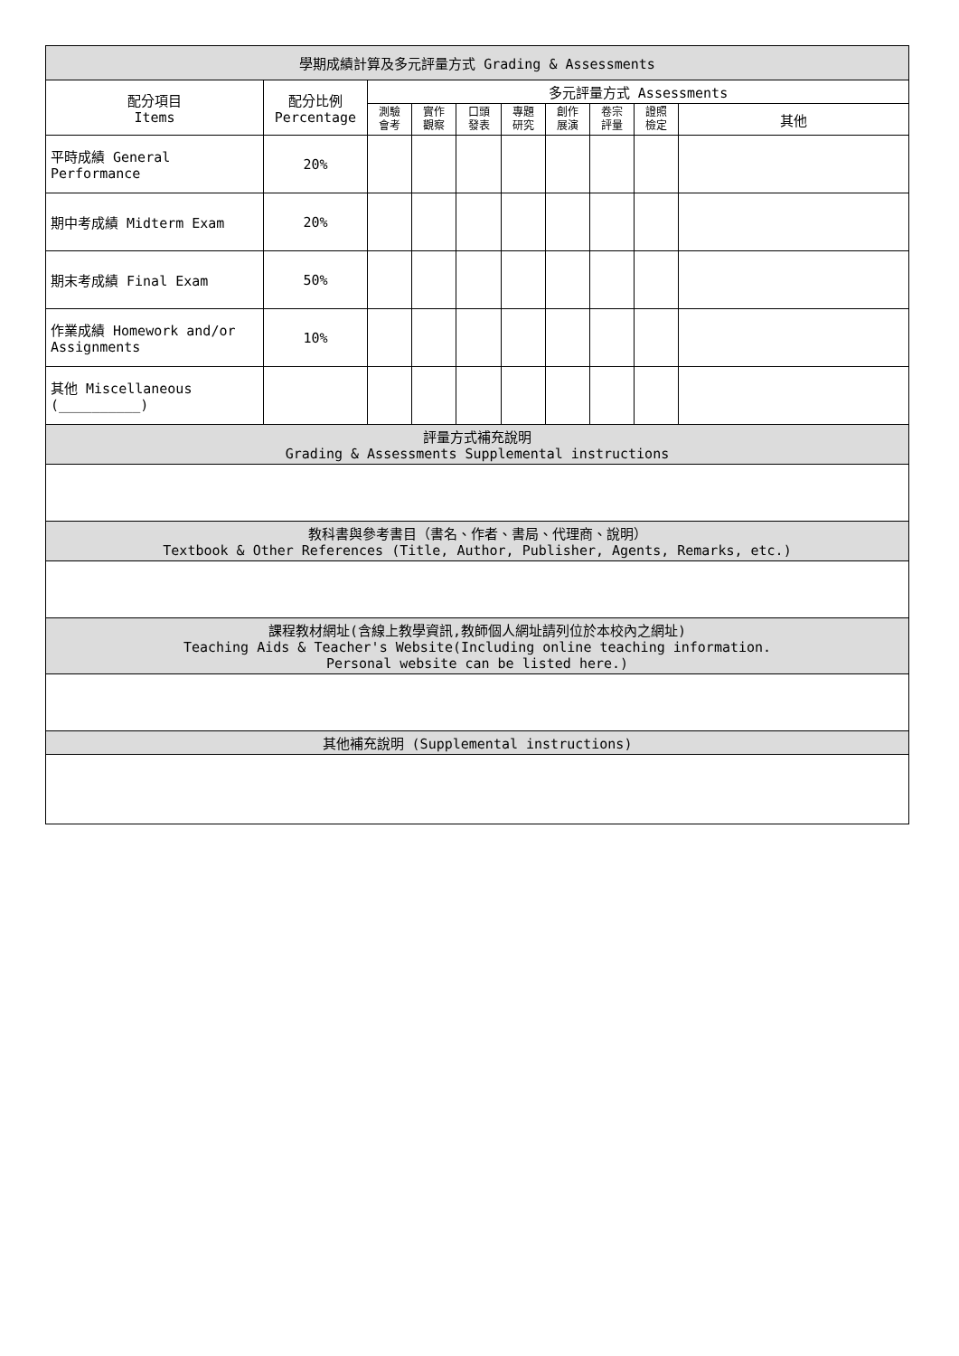| 學期成績計算及多元評量方式 Grading & Assessments | | | | | | | | | |
| --- | --- | --- | --- | --- | --- | --- | --- | --- | --- |
| 配分項目 Items | 配分比例 Percentage | 多元評量方式 Assessments | | | | | | | |
| | | 測驗 會考 | 實作 觀察 | 口頭 發表 | 專題 研究 | 創作 展演 | 卷宗 評量 | 證照 檢定 | 其他 |
| 平時成績 General Performance | 20% | | | | | | | | |
| 期中考成績 Midterm Exam | 20% | | | | | | | | |
| 期末考成績 Final Exam | 50% | | | | | | | | |
| 作業成績 Homework and/or Assignments | 10% | | | | | | | | |
| 其他 Miscellaneous (__________) | | | | | | | | | |
| 評量方式補充說明 Grading & Assessments Supplemental instructions | | | | | | | | | |
| 教科書與參考書目（書名、作者、書局、代理商、說明） Textbook & Other References (Title, Author, Publisher, Agents, Remarks, etc.) | | | | | | | | | |
| 課程教材網址(含線上教學資訊,教師個人網址請列位於本校內之網址) Teaching Aids & Teacher's Website(Including online teaching information. Personal website can be listed here.) | | | | | | | | | |
| 其他補充說明 (Supplemental instructions) | | | | | | | | | |